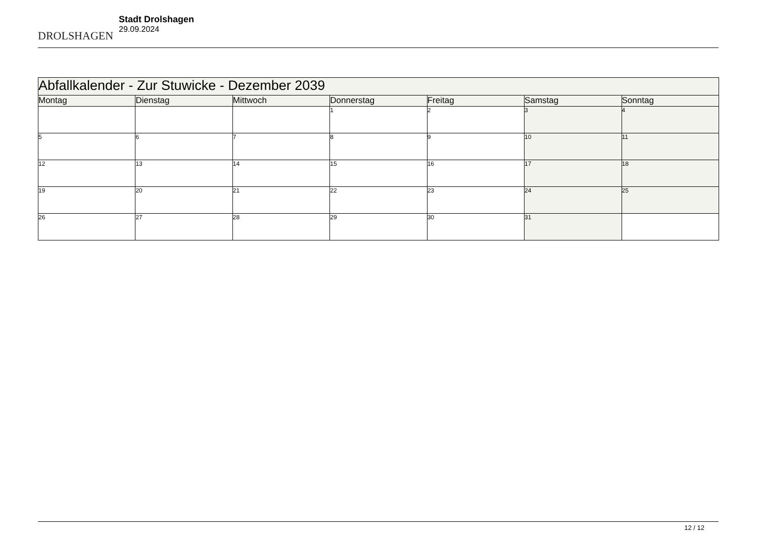DROLSHAGEN
Stadt Drolshagen
29.09.2024
| Abfallkalender - Zur Stuwicke - Dezember 2039 | | | | | | |
| --- | --- | --- | --- | --- | --- | --- |
| Montag | Dienstag | Mittwoch | Donnerstag | Freitag | Samstag | Sonntag |
| | | | 1 | 2 | 3 | 4 |
| 5 | 6 | 7 | 8 | 9 | 10 | 11 |
| 12 | 13 | 14 | 15 | 16 | 17 | 18 |
| 19 | 20 | 21 | 22 | 23 | 24 | 25 |
| 26 | 27 | 28 | 29 | 30 | 31 | |
12 / 12